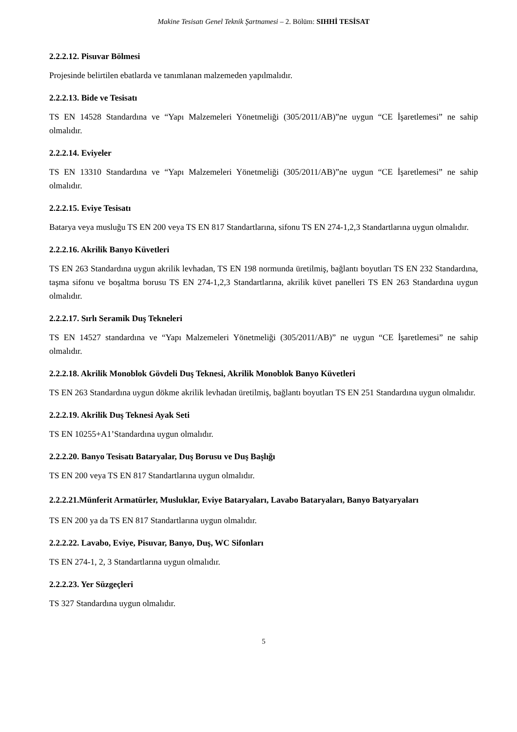Makine Tesisatı Genel Teknik Şartnamesi – 2. Bölüm: SIHHİ TESİSAT
2.2.2.12. Pisuvar Bölmesi
Projesinde belirtilen ebatlarda ve tanımlanan malzemeden yapılmalıdır.
2.2.2.13. Bide ve Tesisatı
TS EN 14528 Standardına ve “Yapı Malzemeleri Yönetmeliği (305/2011/AB)”ne uygun “CE İşaretlemesi” ne sahip olmalıdır.
2.2.2.14. Eviyeler
TS EN 13310 Standardına ve “Yapı Malzemeleri Yönetmeliği (305/2011/AB)”ne uygun “CE İşaretlemesi” ne sahip olmalıdır.
2.2.2.15. Eviye Tesisatı
Batarya veya musluğu TS EN 200 veya TS EN 817 Standartlarına, sifonu TS EN 274-1,2,3 Standartlarına uygun olmalıdır.
2.2.2.16. Akrilik Banyo Küvetleri
TS EN 263 Standardına uygun akrilik levhadan, TS EN 198 normunda üretilmiş, bağlantı boyutları TS EN 232 Standardına, taşma sifonu ve boşaltma borusu TS EN 274-1,2,3 Standartlarına, akrilik küvet panelleri TS EN 263 Standardına uygun olmalıdır.
2.2.2.17. Sırlı Seramik Duş Tekneleri
TS EN 14527 standardına ve “Yapı Malzemeleri Yönetmeliği (305/2011/AB)” ne uygun “CE İşaretlemesi” ne sahip olmalıdır.
2.2.2.18. Akrilik Monoblok Gövdeli Duş Teknesi, Akrilik Monoblok Banyo Küvetleri
TS EN 263 Standardına uygun dökme akrilik levhadan üretilmiş, bağlantı boyutları TS EN 251 Standardına uygun olmalıdır.
2.2.2.19. Akrilik Duş Teknesi Ayak Seti
TS EN 10255+A1’Standardına uygun olmalıdır.
2.2.2.20. Banyo Tesisatı Bataryalar, Duş Borusu ve Duş Başlığı
TS EN 200 veya TS EN 817 Standartlarına uygun olmalıdır.
2.2.2.21.Münferit Armatürler, Musluklar, Eviye Bataryaları, Lavabo Bataryaları, Banyo Batyaryaları
TS EN 200 ya da TS EN 817 Standartlarına uygun olmalıdır.
2.2.2.22. Lavabo, Eviye, Pisuvar, Banyo, Duş, WC Sifonları
TS EN 274-1, 2, 3 Standartlarına uygun olmalıdır.
2.2.2.23. Yer Süzgeçleri
TS 327 Standardına uygun olmalıdır.
5